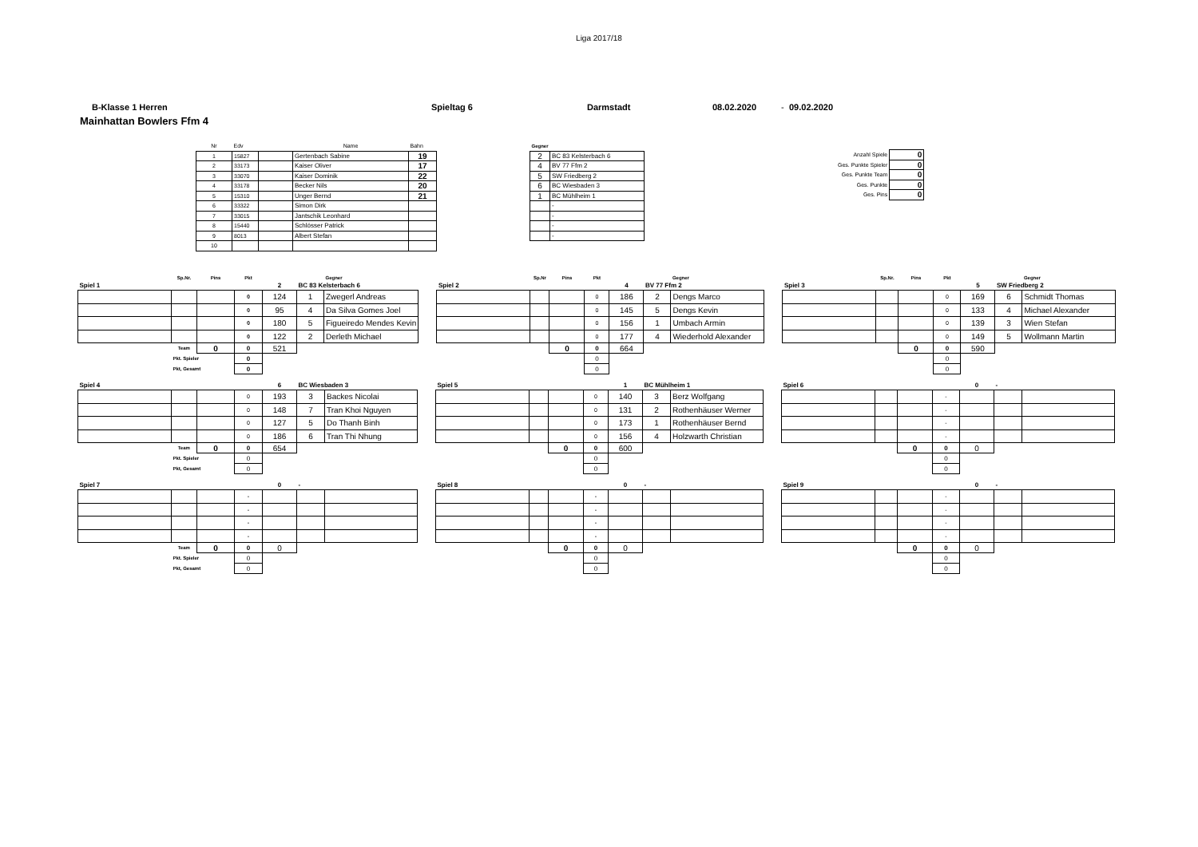Liga 2017/18
B-Klasse 1 Herren Spieltag 6 Darmstadt 08.02.2020 - 09.02.2020
Mainhattan Bowlers Ffm 4
| Nr | Edv | | Name | Bahn |
| 1 | 15827 | | Gertenbach Sabine | 19 |
| 2 | 33173 | | Kaiser Oliver | 17 |
| 3 | 33070 | | Kaiser Dominik | 22 |
| 4 | 33178 | | Becker Nils | 20 |
| 5 | 15310 | | Unger Bernd | 21 |
| 6 | 33322 | | Simon Dirk | |
| 7 | 33015 | | Jantschik Leonhard | |
| 8 | 15440 | | Schlösser Patrick | |
| 9 | 8013 | | Albert Stefan | |
| 10 | | | | |
| Gegner | |
| 2 | BC 83 Kelsterbach 6 |
| 4 | BV 77 Ffm 2 |
| 5 | SW Friedberg 2 |
| 6 | BC Wiesbaden 3 |
| 1 | BC Mühlheim 1 |
| | - |
| | - |
| | - |
| | - |
| Anzahl Spiele | 0 |
| Ges. Punkte Spieler | 0 |
| Ges. Punkte Team | 0 |
| Ges. Punkte | 0 |
| Ges. Pins | 0 |
| | Sp.Nr. | Pins | Pkt | | | Gegner |
| Spiel 1 | | | | 2 | BC 83 Kelsterbach 6 | |
| | | | 0 | 124 | 1 | Zwegerl Andreas |
| | | | 0 | 95 | 4 | Da Silva Gomes Joel |
| | | | 0 | 180 | 5 | Figueiredo Mendes Kevin |
| | | | 0 | 122 | 2 | Derleth Michael |
| | Team | 0 | 0 | 521 | | |
| | Pkt. Spieler | | 0 | | | |
| | Pkt, Gesamt | | 0 | | | |
| | Sp.Nr | Pins | Pkt | | | Gegner |
| Spiel 2 | | | | 4 | BV 77 Ffm 2 | |
| | | | 0 | 186 | 2 | Dengs Marco |
| | | | 0 | 145 | 5 | Dengs Kevin |
| | | | 0 | 156 | 1 | Umbach Armin |
| | | | 0 | 177 | 4 | Wiederhold Alexander |
| | | 0 | 0 | 664 | | |
| | | | 0 | | | |
| | | | 0 | | | |
| | Sp.Nr. | Pins | Pkt | | | Gegner |
| Spiel 3 | | | | 5 | SW Friedberg 2 | |
| | | | 0 | 169 | 6 | Schmidt Thomas |
| | | | 0 | 133 | 4 | Michael Alexander |
| | | | 0 | 139 | 3 | Wien Stefan |
| | | | 0 | 149 | 5 | Wollmann Martin |
| | | 0 | 0 | 590 | | |
| | | | 0 | | | |
| | | | 0 | | | |
| Spiel 4 | | | | 6 | BC Wiesbaden 3 | |
| | | | 0 | 193 | 3 | Backes Nicolai |
| | | | 0 | 148 | 7 | Tran Khoi Nguyen |
| | | | 0 | 127 | 5 | Do Thanh Binh |
| | | | 0 | 186 | 6 | Tran Thi Nhung |
| | Team | 0 | 0 | 654 | | |
| | Pkt. Spieler | | 0 | | | |
| | Pkt, Gesamt | | 0 | | | |
| Spiel 5 | | | | 1 | BC Mühlheim 1 | |
| | | | 0 | 140 | 3 | Berz Wolfgang |
| | | | 0 | 131 | 2 | Rothenhäuser Werner |
| | | | 0 | 173 | 1 | Rothenhäuser Bernd |
| | | | 0 | 156 | 4 | Holzwarth Christian |
| | | 0 | 0 | 600 | | |
| | | | 0 | | | |
| | | | 0 | | | |
| Spiel 6 | | | | 0 | - | |
| | | | - | | | |
| | | | - | | | |
| | | | - | | | |
| | | | - | | | |
| | | 0 | 0 | 0 | | |
| | | | 0 | | | |
| | | | 0 | | | |
| Spiel 7 | | | | 0 | - | |
| | | | - | | | |
| | | | - | | | |
| | | | - | | | |
| | | | - | | | |
| | Team | 0 | 0 | 0 | | |
| | Pkt. Spieler | | 0 | | | |
| | Pkt, Gesamt | | 0 | | | |
| Spiel 8 | | | | 0 | - | |
| | | | - | | | |
| | | | - | | | |
| | | | - | | | |
| | | | - | | | |
| | | 0 | 0 | 0 | | |
| | | | 0 | | | |
| | | | 0 | | | |
| Spiel 9 | | | | 0 | - | |
| | | | - | | | |
| | | | - | | | |
| | | | - | | | |
| | | | - | | | |
| | | 0 | 0 | 0 | | |
| | | | 0 | | | |
| | | | 0 | | | |